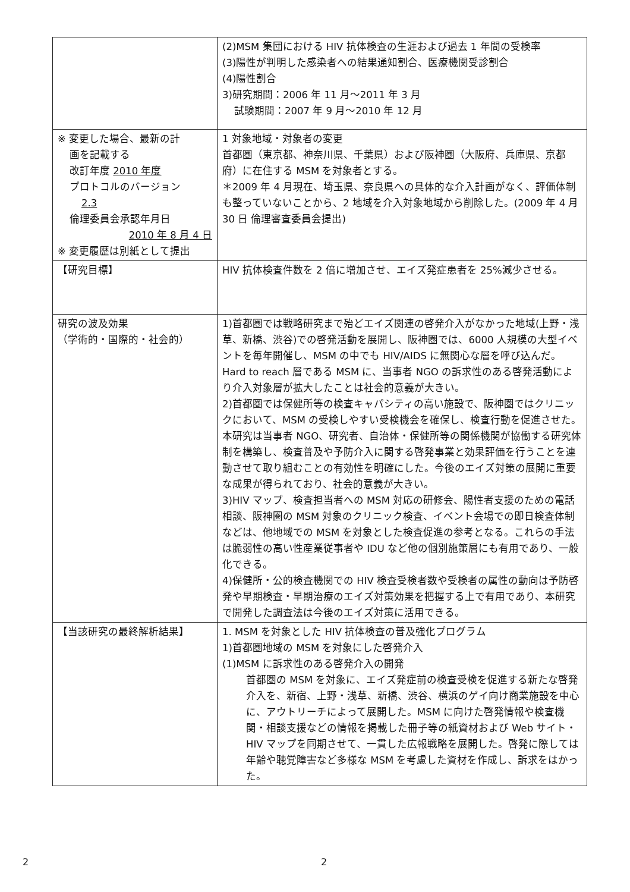| | (2)MSM 集団における HIV 抗体検査の生涯および過去 1 年間の受検率 (3)陽性が判明した感染者への結果通知割合、医療機関受診割合 (4)陽性割合 3)研究期間：2006 年 11 月～2011 年 3 月 試験期間：2007 年 9 月～2010 年 12 月 |
| ※ 変更した場合、最新の計 画を記載する 改訂年度 2010 年度 プロトコルのバージョン 2.3 倫理委員会承認年月日 2010 年 8 月 4 日 ※ 変更履歴は別紙として提出 | 1 対象地域・対象者の変更 首都圏（東京都、神奈川県、千葉県）および阪神圏（大阪府、兵庫県、京都府）に在住する MSM を対象者とする。 ＊2009 年 4 月現在、埼玉県、奈良県への具体的な介入計画がなく、評価体制も整っていないことから、2 地域を介入対象地域から削除した。(2009 年 4 月 30 日 倫理審査委員会提出) |
| 【研究目標】 | HIV 抗体検査件数を 2 倍に増加させ、エイズ発症患者を 25%減少させる。 |
| 研究の波及効果 （学術的・国際的・社会的） | 1)首都圏では戦略研究まで殆どエイズ関連の啓発介入がなかった地域(上野・浅草、新橋、渋谷)での啓発活動を展開し、阪神圏では、6000 人規模の大型イベントを毎年開催し、MSM の中でも HIV/AIDS に無関心な層を呼び込んだ。Hard to reach 層である MSM に、当事者 NGO の訴求性のある啓発活動により介入対象層が拡大したことは社会的意義が大きい。 2)首都圏では保健所等の検査キャパシティの高い施設で、阪神圏ではクリニックにおいて、MSM の受検しやすい受検機会を確保し、検査行動を促進させた。本研究は当事者 NGO、研究者、自治体・保健所等の関係機関が協働する研究体制を構築し、検査普及や予防介入に関する啓発事業と効果評価を行うことを連動させて取り組むことの有効性を明確にした。今後のエイズ対策の展開に重要な成果が得られており、社会的意義が大きい。 3)HIV マップ、検査担当者への MSM 対応の研修会、陽性者支援のための電話相談、阪神圏の MSM 対象のクリニック検査、イベント会場での即日検査体制などは、他地域での MSM を対象とした検査促進の参考となる。これらの手法は脆弱性の高い性産業従事者や IDU など他の個別施策層にも有用であり、一般化できる。 4)保健所・公的検査機関での HIV 検査受検者数や受検者の属性の動向は予防啓発や早期検査・早期治療のエイズ対策効果を把握する上で有用であり、本研究で開発した調査法は今後のエイズ対策に活用できる。 |
| 【当該研究の最終解析結果】 | 1. MSM を対象とした HIV 抗体検査の普及強化プログラム 1)首都圏地域の MSM を対象にした啓発介入 (1)MSM に訴求性のある啓発介入の開発 首都圏の MSM を対象に、エイズ発症前の検査受検を促進する新たな啓発介入を、新宿、上野・浅草、新橋、渋谷、横浜のゲイ向け商業施設を中心に、アウトリーチによって展開した。MSM に向けた啓発情報や検査機関・相談支援などの情報を掲載した冊子等の紙資材および Web サイト・HIV マップを同期させて、一貫した広報戦略を展開した。啓発に際しては年齢や聴覚障害など多様な MSM を考慮した資材を作成し、訴求をはかった。 |
2 2